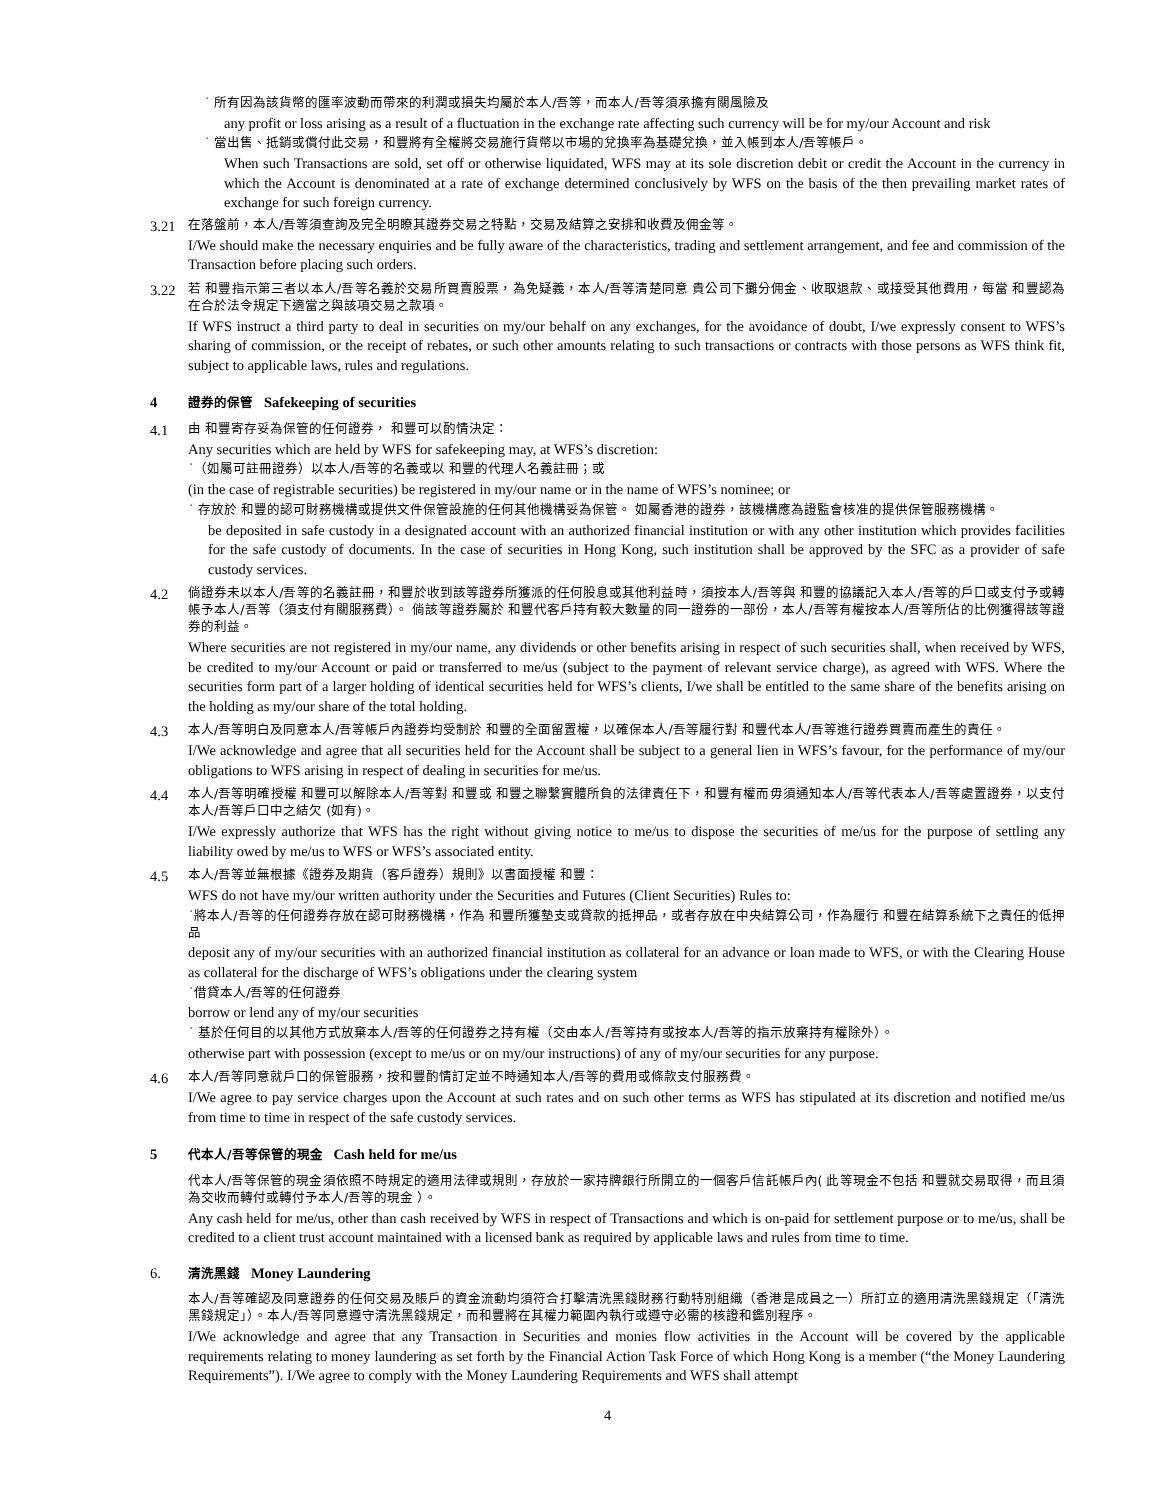˙ 所有因為該貨幣的匯率波動而帶來的利潤或損失均屬於本人/吾等，而本人/吾等須承擔有關風險及
any profit or loss arising as a result of a fluctuation in the exchange rate affecting such currency will be for my/our Account and risk
˙ 當出售、抵銷或償付此交易，和豐將有全權將交易施行貨幣以市場的兌換率為基礎兌換，並入帳到本人/吾等帳戶。
When such Transactions are sold, set off or otherwise liquidated, WFS may at its sole discretion debit or credit the Account in the currency in which the Account is denominated at a rate of exchange determined conclusively by WFS on the basis of the then prevailing market rates of exchange for such foreign currency.
3.21
在落盤前，本人/吾等須查詢及完全明瞭其證券交易之特點，交易及結算之安排和收費及佣金等。
I/We should make the necessary enquiries and be fully aware of the characteristics, trading and settlement arrangement, and fee and commission of the Transaction before placing such orders.
3.22
若 和豐指示第三者以本人/吾等名義於交易所買賣股票，為免疑義，本人/吾等清楚同意 貴公司下攤分佣金、收取退款、或接受其他費用，每當 和豐認為在合於法令規定下適當之與該項交易之款項。
If WFS instruct a third party to deal in securities on my/our behalf on any exchanges, for the avoidance of doubt, I/we expressly consent to WFS’s sharing of commission, or the receipt of rebates, or such other amounts relating to such transactions or contracts with those persons as WFS think fit, subject to applicable laws, rules and regulations.
4 證券的保管 Safekeeping of securities
4.1
由 和豐寄存妥為保管的任何證券， 和豐可以酌情決定：
Any securities which are held by WFS for safekeeping may, at WFS’s discretion:
˙（如屬可註冊證券）以本人/吾等的名義或以 和豐的代理人名義註冊；或
(in the case of registrable securities) be registered in my/our name or in the name of WFS’s nominee; or
˙ 存放於 和豐的認可財務機構或提供文件保管設施的任何其他機構妥為保管。 如屬香港的證券，該機構應為證監會核准的提供保管服務機構。
be deposited in safe custody in a designated account with an authorized financial institution or with any other institution which provides facilities for the safe custody of documents. In the case of securities in Hong Kong, such institution shall be approved by the SFC as a provider of safe custody services.
4.2
倘證券未以本人/吾等的名義註冊，和豐於收到該等證券所獲派的任何股息或其他利益時，須按本人/吾等與 和豐的協議記入本人/吾等的戶口或支付予或轉帳予本人/吾等（須支付有關服務費）。 倘該等證券屬於 和豐代客戶持有較大數量的同一證券的一部份，本人/吾等有權按本人/吾等所佔的比例獲得該等證券的利益。
Where securities are not registered in my/our name, any dividends or other benefits arising in respect of such securities shall, when received by WFS, be credited to my/our Account or paid or transferred to me/us (subject to the payment of relevant service charge), as agreed with WFS. Where the securities form part of a larger holding of identical securities held for WFS’s clients, I/we shall be entitled to the same share of the benefits arising on the holding as my/our share of the total holding.
4.3
本人/吾等明白及同意本人/吾等帳戶內證券均受制於 和豐的全面留置權，以確保本人/吾等履行對 和豐代本人/吾等進行證券買賣而產生的責任。
I/We acknowledge and agree that all securities held for the Account shall be subject to a general lien in WFS’s favour, for the performance of my/our obligations to WFS arising in respect of dealing in securities for me/us.
4.4
本人/吾等明確授權 和豐可以解除本人/吾等對 和豐或 和豐之聯繫實體所負的法律責任下，和豐有權而毋須通知本人/吾等代表本人/吾等處置證券，以支付本人/吾等戶口中之結欠 (如有)。
I/We expressly authorize that WFS has the right without giving notice to me/us to dispose the securities of me/us for the purpose of settling any liability owed by me/us to WFS or WFS’s associated entity.
4.5
本人/吾等並無根據《證券及期貨（客戶證券）規則》以書面授權 和豐：
WFS do not have my/our written authority under the Securities and Futures (Client Securities) Rules to:
˙將本人/吾等的任何證券存放在認可財務機構，作為 和豐所獲墊支或貸款的抵押品，或者存放在中央結算公司，作為履行 和豐在結算系統下之責任的低押品
deposit any of my/our securities with an authorized financial institution as collateral for an advance or loan made to WFS, or with the Clearing House as collateral for the discharge of WFS’s obligations under the clearing system
˙借貸本人/吾等的任何證券
borrow or lend any of my/our securities
˙ 基於任何目的以其他方式放棄本人/吾等的任何證券之持有權（交由本人/吾等持有或按本人/吾等的指示放棄持有權除外）。
otherwise part with possession (except to me/us or on my/our instructions) of any of my/our securities for any purpose.
4.6
本人/吾等同意就戶口的保管服務，按和豐酌情訂定並不時通知本人/吾等的費用或條款支付服務費。
I/We agree to pay service charges upon the Account at such rates and on such other terms as WFS has stipulated at its discretion and notified me/us from time to time in respect of the safe custody services.
5 代本人/吾等保管的現金 Cash held for me/us
代本人/吾等保管的現金須依照不時規定的適用法律或規則，存放於一家持牌銀行所開立的一個客戶信託帳戶內( 此等現金不包括 和豐就交易取得，而且須為交收而轉付或轉付予本人/吾等的現金 ）。
Any cash held for me/us, other than cash received by WFS in respect of Transactions and which is on-paid for settlement purpose or to me/us, shall be credited to a client trust account maintained with a licensed bank as required by applicable laws and rules from time to time.
6. 清洗黑錢 Money Laundering
本人/吾等確認及同意證券的任何交易及賬戶的資金流動均須符合打擊清洗黑錢財務行動特別組織（香港是成員之一）所訂立的適用清洗黑錢規定（「清洗黑錢規定」）。本人/吾等同意遵守清洗黑錢規定，而和豐將在其權力範圍內執行或遵守必需的核證和鑑別程序。
I/We acknowledge and agree that any Transaction in Securities and monies flow activities in the Account will be covered by the applicable requirements relating to money laundering as set forth by the Financial Action Task Force of which Hong Kong is a member (“the Money Laundering Requirements”). I/We agree to comply with the Money Laundering Requirements and WFS shall attempt
4